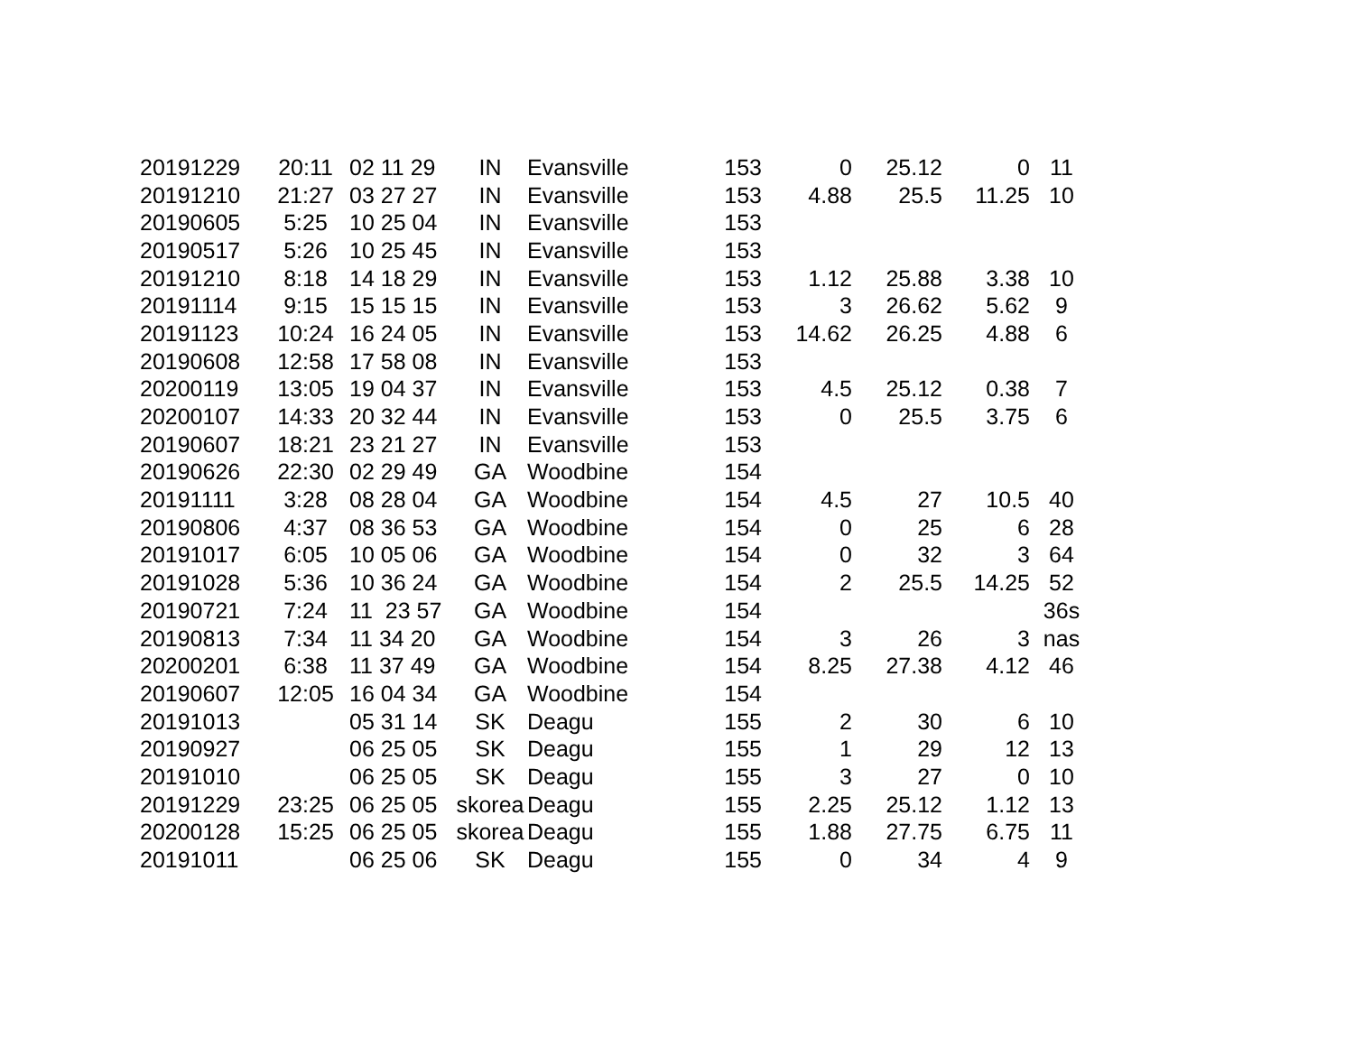| 20191229 | 20:11 | 02 11 29 | IN | Evansville | 153 | 0 | 25.12 | 0 | 11 |
| 20191210 | 21:27 | 03 27 27 | IN | Evansville | 153 | 4.88 | 25.5 | 11.25 | 10 |
| 20190605 | 5:25 | 10 25 04 | IN | Evansville | 153 | | | | |
| 20190517 | 5:26 | 10 25 45 | IN | Evansville | 153 | | | | |
| 20191210 | 8:18 | 14 18 29 | IN | Evansville | 153 | 1.12 | 25.88 | 3.38 | 10 |
| 20191114 | 9:15 | 15 15 15 | IN | Evansville | 153 | 3 | 26.62 | 5.62 | 9 |
| 20191123 | 10:24 | 16 24 05 | IN | Evansville | 153 | 14.62 | 26.25 | 4.88 | 6 |
| 20190608 | 12:58 | 17 58 08 | IN | Evansville | 153 | | | | |
| 20200119 | 13:05 | 19 04 37 | IN | Evansville | 153 | 4.5 | 25.12 | 0.38 | 7 |
| 20200107 | 14:33 | 20 32 44 | IN | Evansville | 153 | 0 | 25.5 | 3.75 | 6 |
| 20190607 | 18:21 | 23 21 27 | IN | Evansville | 153 | | | | |
| 20190626 | 22:30 | 02 29 49 | GA | Woodbine | 154 | | | | |
| 20191111 | 3:28 | 08 28 04 | GA | Woodbine | 154 | 4.5 | 27 | 10.5 | 40 |
| 20190806 | 4:37 | 08 36 53 | GA | Woodbine | 154 | 0 | 25 | 6 | 28 |
| 20191017 | 6:05 | 10 05 06 | GA | Woodbine | 154 | 0 | 32 | 3 | 64 |
| 20191028 | 5:36 | 10 36 24 | GA | Woodbine | 154 | 2 | 25.5 | 14.25 | 52 |
| 20190721 | 7:24 | 11 23 57 | GA | Woodbine | 154 | | | | 36s |
| 20190813 | 7:34 | 11 34 20 | GA | Woodbine | 154 | 3 | 26 | 3 | nas |
| 20200201 | 6:38 | 11 37 49 | GA | Woodbine | 154 | 8.25 | 27.38 | 4.12 | 46 |
| 20190607 | 12:05 | 16 04 34 | GA | Woodbine | 154 | | | | |
| 20191013 | | 05 31 14 | SK | Deagu | 155 | 2 | 30 | 6 | 10 |
| 20190927 | | 06 25 05 | SK | Deagu | 155 | 1 | 29 | 12 | 13 |
| 20191010 | | 06 25 05 | SK | Deagu | 155 | 3 | 27 | 0 | 10 |
| 20191229 | 23:25 | 06 25 05 | skorea | Deagu | 155 | 2.25 | 25.12 | 1.12 | 13 |
| 20200128 | 15:25 | 06 25 05 | skorea | Deagu | 155 | 1.88 | 27.75 | 6.75 | 11 |
| 20191011 | | 06 25 06 | SK | Deagu | 155 | 0 | 34 | 4 | 9 |